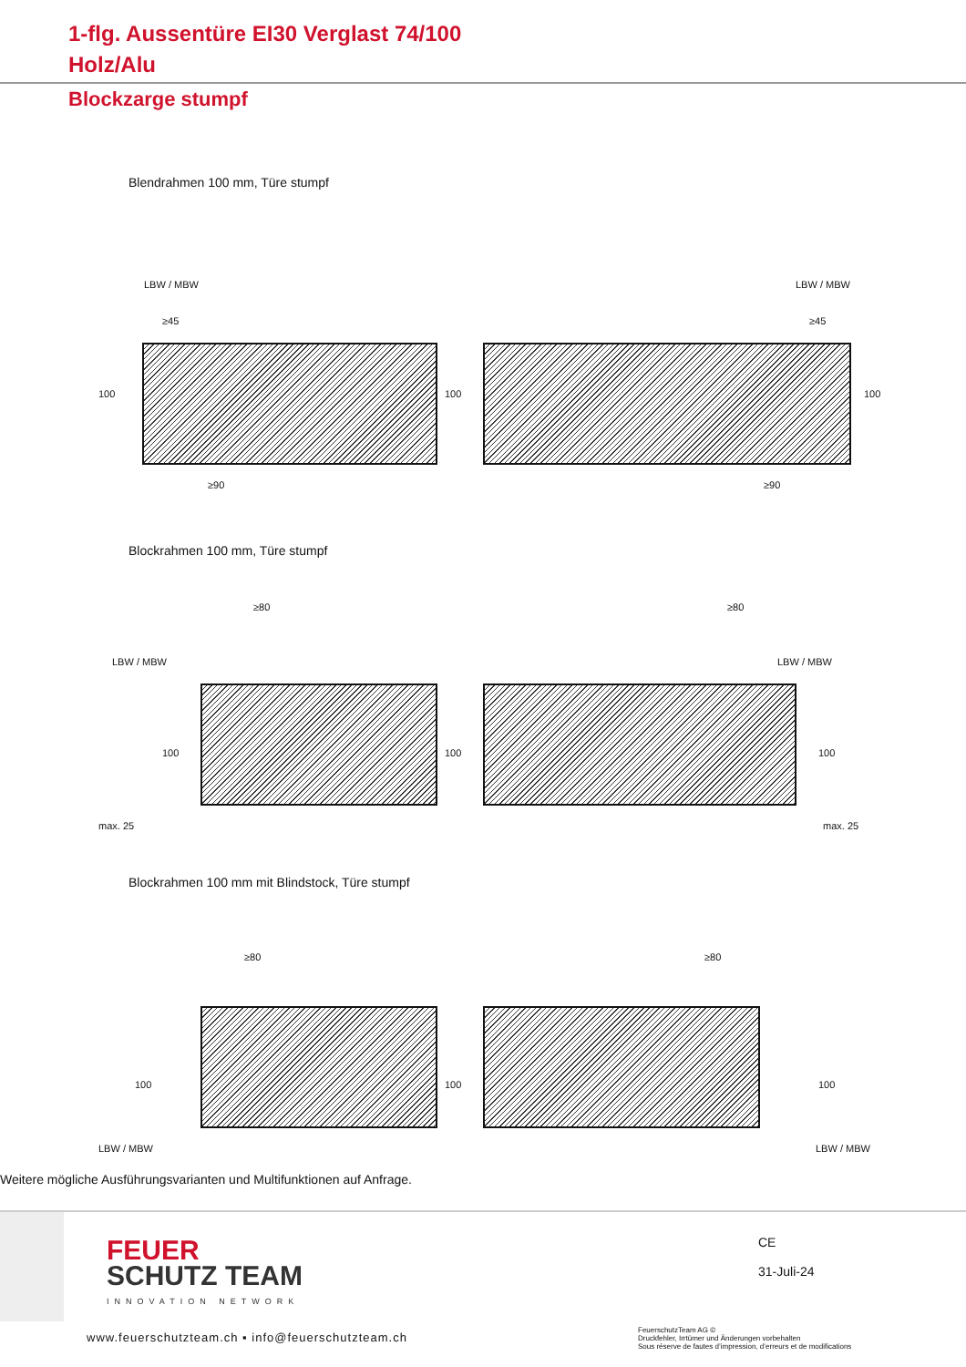1-flg. Aussentüre EI30 Verglast 74/100
Holz/Alu
Blockzarge stumpf
Blendrahmen 100 mm, Türe stumpf
LBW / MBW
≥45
100
≥90
100
LBW / MBW
≥45
100
≥90
Blockrahmen 100 mm, Türe stumpf
LBW / MBW
≥80
100
max. 25
100
LBW / MBW
≥80
100
max. 25
Blockrahmen 100 mm mit Blindstock, Türe stumpf
≥80
100
LBW / MBW
100
≥80
100
LBW / MBW
Weitere mögliche Ausführungsvarianten und Multifunktionen auf Anfrage.
FEUER
SCHUTZ TEAM
INNOVATION NETWORK
CE
31-Juli-24
www.feuerschutzteam.ch ▪ info@feuerschutzteam.ch
FeuerschutzTeam AG ©
Druckfehler, Irrtümer und Änderungen vorbehalten
Sous réserve de fautes d’impression, d’erreurs et de modifications